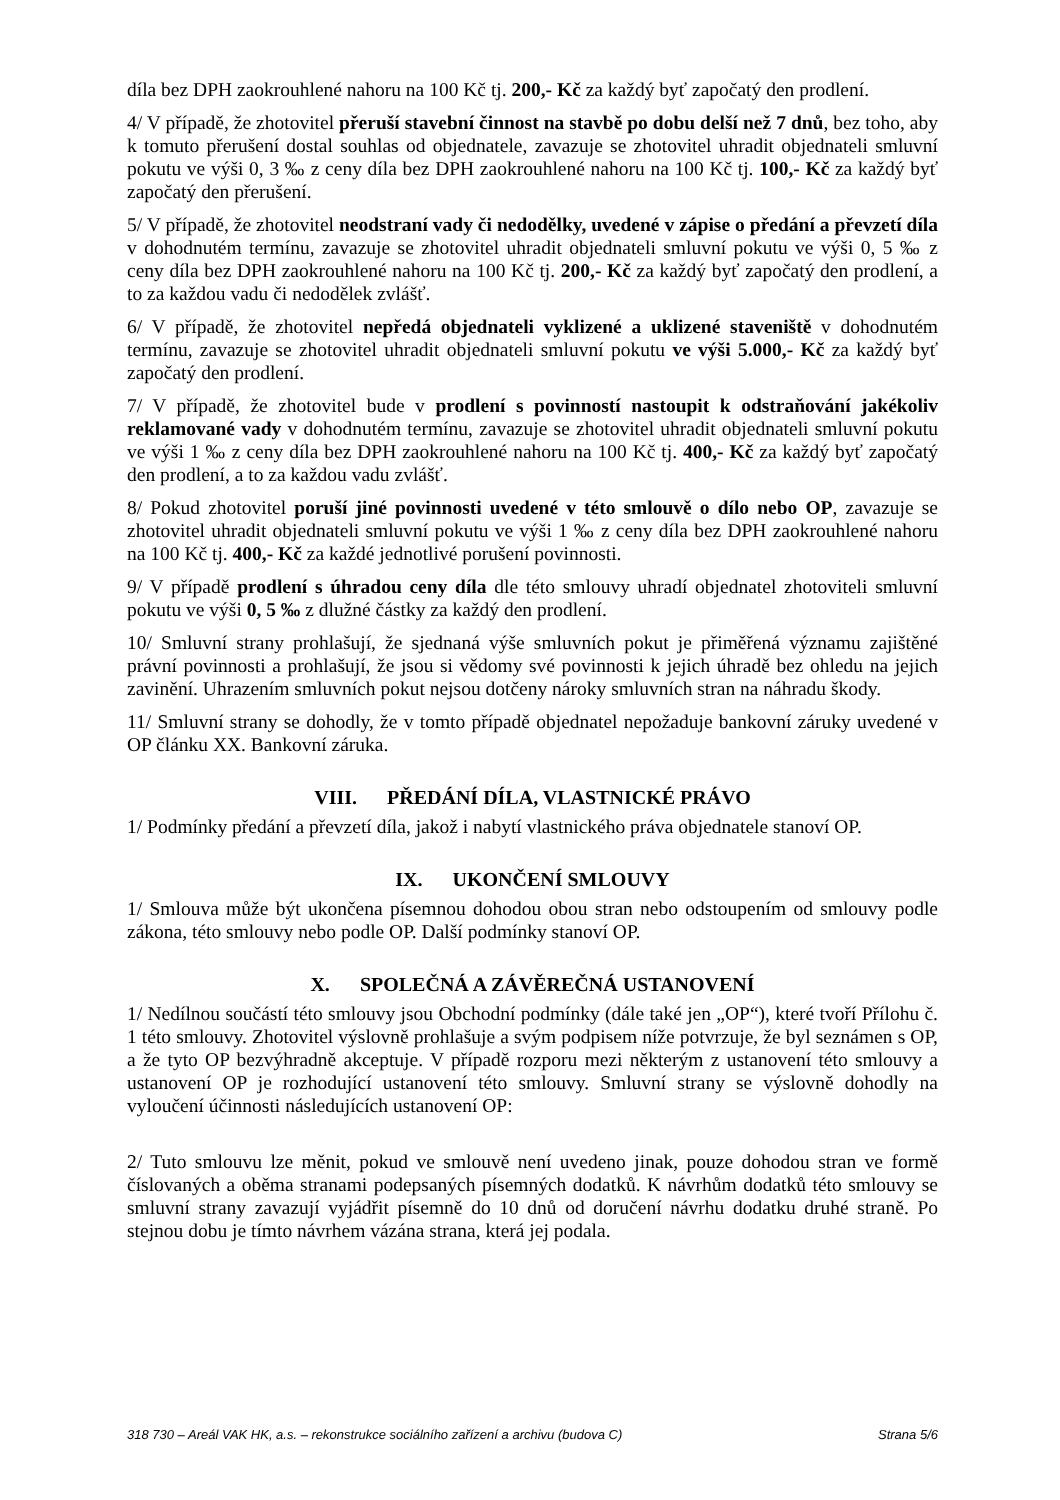díla bez DPH zaokrouhlené nahoru na 100 Kč tj. 200,- Kč za každý byť započatý den prodlení.
4/ V případě, že zhotovitel přeruší stavební činnost na stavbě po dobu delší než 7 dnů, bez toho, aby k tomuto přerušení dostal souhlas od objednatele, zavazuje se zhotovitel uhradit objednateli smluvní pokutu ve výši 0, 3 ‰ z ceny díla bez DPH zaokrouhlené nahoru na 100 Kč tj. 100,- Kč za každý byť započatý den přerušení.
5/ V případě, že zhotovitel neodstraní vady či nedodělky, uvedené v zápise o předání a převzetí díla v dohodnutém termínu, zavazuje se zhotovitel uhradit objednateli smluvní pokutu ve výši 0, 5 ‰ z ceny díla bez DPH zaokrouhlené nahoru na 100 Kč tj. 200,- Kč za každý byť započatý den prodlení, a to za každou vadu či nedodělek zvlášť.
6/ V případě, že zhotovitel nepředá objednateli vyklizené a uklizené staveniště v dohodnutém termínu, zavazuje se zhotovitel uhradit objednateli smluvní pokutu ve výši 5.000,- Kč za každý byť započatý den prodlení.
7/ V případě, že zhotovitel bude v prodlení s povinností nastoupit k odstraňování jakékoliv reklamované vady v dohodnutém termínu, zavazuje se zhotovitel uhradit objednateli smluvní pokutu ve výši 1 ‰ z ceny díla bez DPH zaokrouhlené nahoru na 100 Kč tj. 400,- Kč za každý byť započatý den prodlení, a to za každou vadu zvlášť.
8/ Pokud zhotovitel poruší jiné povinnosti uvedené v této smlouvě o dílo nebo OP, zavazuje se zhotovitel uhradit objednateli smluvní pokutu ve výši 1 ‰ z ceny díla bez DPH zaokrouhlené nahoru na 100 Kč tj. 400,- Kč za každé jednotlivé porušení povinnosti.
9/ V případě prodlení s úhradou ceny díla dle této smlouvy uhradí objednatel zhotoviteli smluvní pokutu ve výši 0, 5 ‰ z dlužné částky za každý den prodlení.
10/ Smluvní strany prohlašují, že sjednaná výše smluvních pokut je přiměřená významu zajištěné právní povinnosti a prohlašují, že jsou si vědomy své povinnosti k jejich úhradě bez ohledu na jejich zavinění. Uhrazením smluvních pokut nejsou dotčeny nároky smluvních stran na náhradu škody.
11/ Smluvní strany se dohodly, že v tomto případě objednatel nepožaduje bankovní záruky uvedené v OP článku XX. Bankovní záruka.
VIII. PŘEDÁNÍ DÍLA, VLASTNICKÉ PRÁVO
1/ Podmínky předání a převzetí díla, jakož i nabytí vlastnického práva objednatele stanoví OP.
IX. UKONČENÍ SMLOUVY
1/ Smlouva může být ukončena písemnou dohodou obou stran nebo odstoupením od smlouvy podle zákona, této smlouvy nebo podle OP. Další podmínky stanoví OP.
X. SPOLEČNÁ A ZÁVĚREČNÁ USTANOVENÍ
1/ Nedílnou součástí této smlouvy jsou Obchodní podmínky (dále také jen „OP“), které tvoří Přílohu č. 1 této smlouvy. Zhotovitel výslovně prohlašuje a svým podpisem níže potvrzuje, že byl seznámen s OP, a že tyto OP bezvýhradně akceptuje. V případě rozporu mezi některým z ustanovení této smlouvy a ustanovení OP je rozhodující ustanovení této smlouvy. Smluvní strany se výslovně dohodly na vyloučení účinnosti následujících ustanovení OP:
2/ Tuto smlouvu lze měnit, pokud ve smlouvě není uvedeno jinak, pouze dohodou stran ve formě číslovaných a oběma stranami podepsaných písemných dodatků. K návrhům dodatků této smlouvy se smluvní strany zavazují vyjádřit písemně do 10 dnů od doručení návrhu dodatku druhé straně. Po stejnou dobu je tímto návrhem vázána strana, která jej podala.
318 730 – Areál VAK HK, a.s. – rekonstrukce sociálního zařízení a archivu (budova C) Strana 5/6